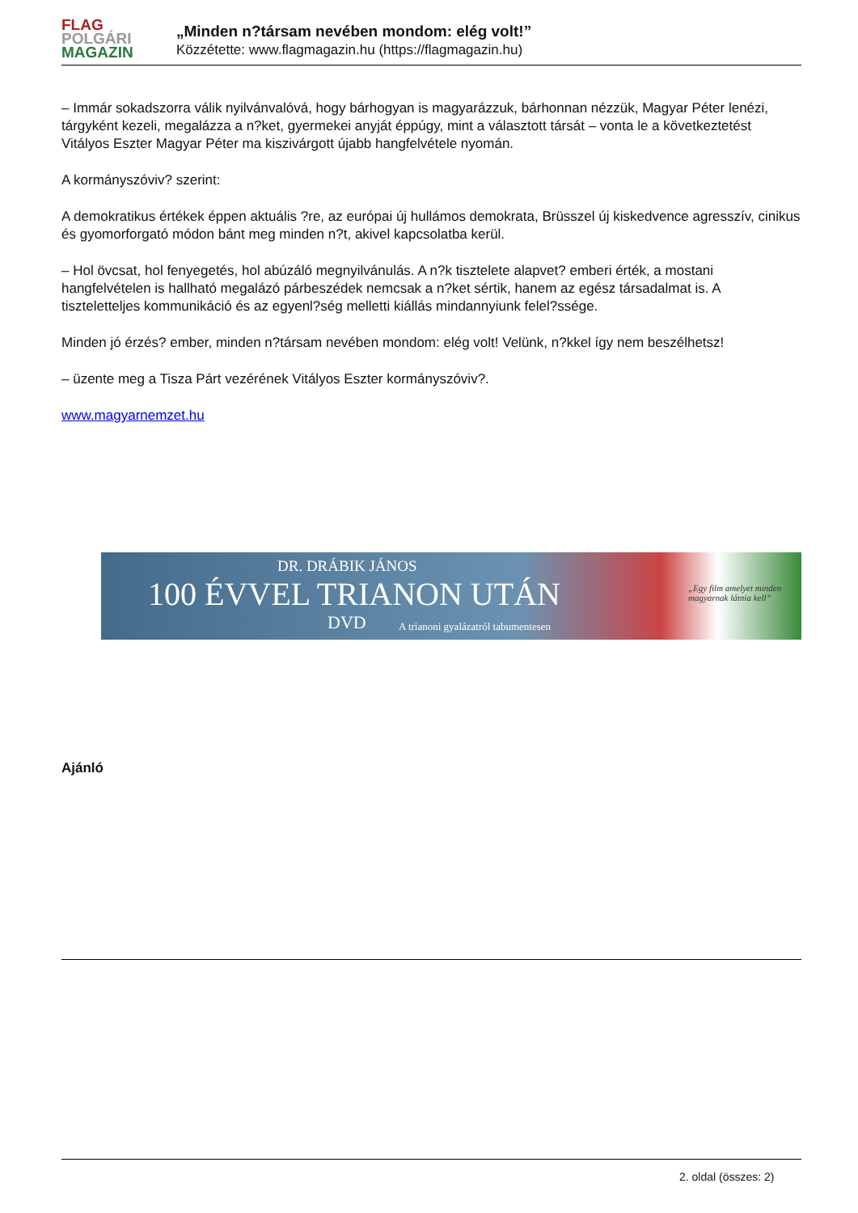FLAG
POLGÁRI
MAGAZIN
„Minden n?társam nevében mondom: elég volt!”
Közzétette: www.flagmagazin.hu (https://flagmagazin.hu)
– Immár sokadszorra válik nyilvánvalóvá, hogy bárhogyan is magyarázzuk, bárhonnan nézzük, Magyar Péter lenézi, tárgyként kezeli, megalázza a n?ket, gyermekei anyját éppúgy, mint a választott társát – vonta le a következtetést Vitályos Eszter Magyar Péter ma kiszivárgott újabb hangfelvétele nyomán.
A kormányszóviv? szerint:
A demokratikus értékek éppen aktuális ?re, az európai új hullámos demokrata, Brüsszel új kiskedvence agresszív, cinikus és gyomorforgató módon bánt meg minden n?t, akivel kapcsolatba kerül.
– Hol övcsat, hol fenyegetés, hol abúzáló megnyilvánulás. A n?k tisztelete alapvet? emberi érték, a mostani hangfelvételen is hallható megalázó párbeszédek nemcsak a n?ket sértik, hanem az egész társadalmat is. A tiszteletteljes kommunikáció és az egyenl?ség melletti kiállás mindannyiunk felel?ssége.
Minden jó érzés? ember, minden n?társam nevében mondom: elég volt! Velünk, n?kkel így nem beszélhetsz!
– üzente meg a Tisza Párt vezérének Vitályos Eszter kormányszóviv?.
www.magyarnemzet.hu
DR. DRÁBIK JÁNOS
100 ÉVVEL TRIANON UTÁN
DVD
A trianoni gyalázatról tabumentesen
„Egy film amelyet minden
magyarnak látnia kell”
Ajánló
2. oldal (összes: 2)